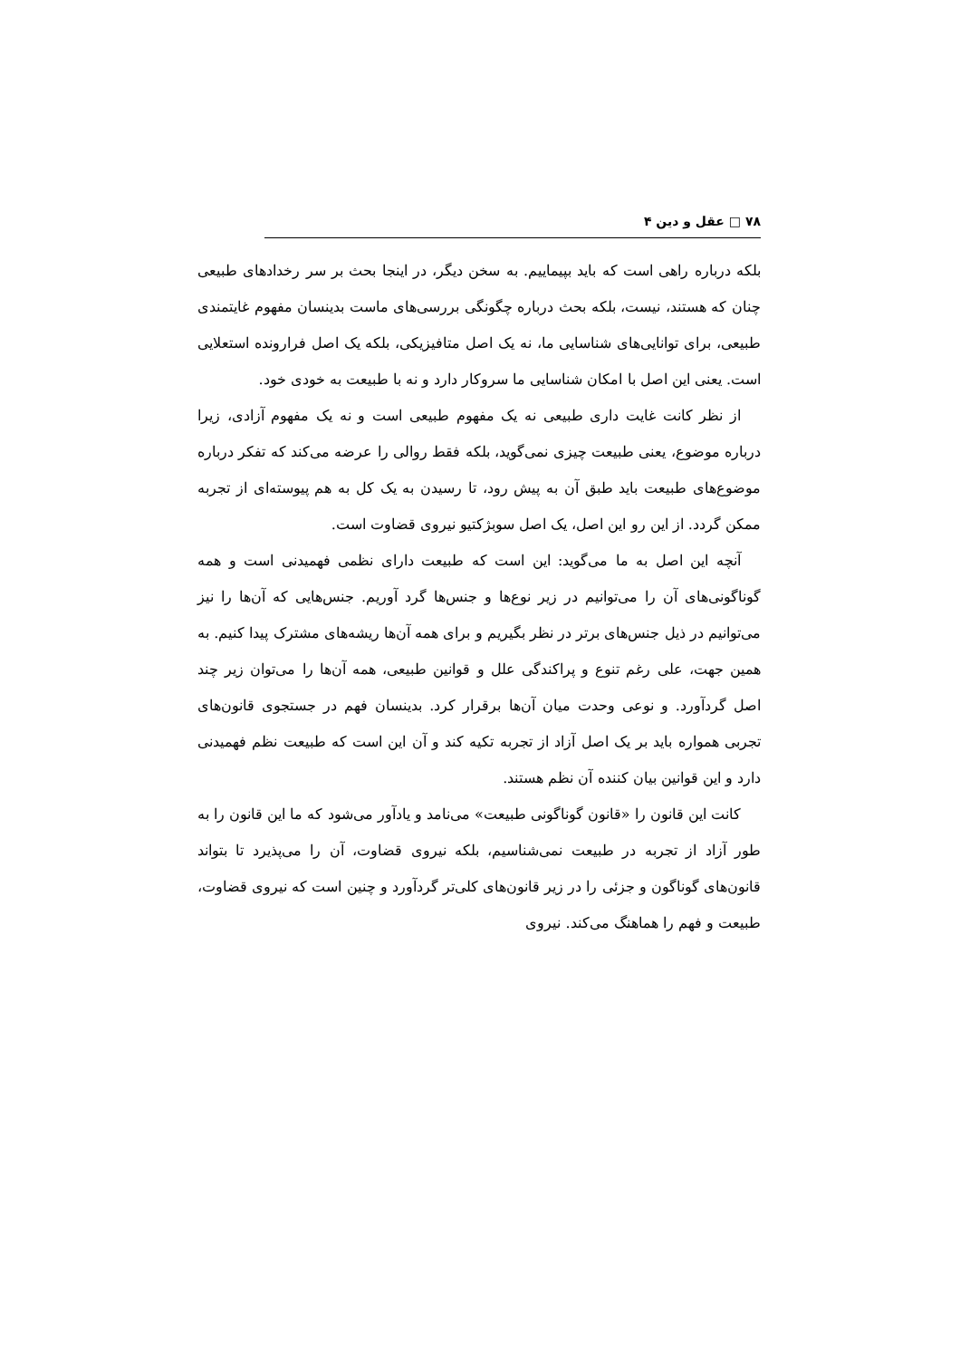۷۸ □ عقل و دین ۴
بلکه درباره راهی است که باید بپیماییم. به سخن دیگر، در اینجا بحث بر سر رخدادهای طبیعی چنان که هستند، نیست، بلکه بحث درباره چگونگی بررسی‌های ماست بدینسان مفهوم غایتمندی طبیعی، برای توانایی‌های شناسایی ما، نه یک اصل متافیزیکی، بلکه یک اصل فرارونده استعلایی است. یعنی این اصل با امکان شناسایی ما سروکار دارد و نه با طبیعت به خودی خود.
از نظر کانت غایت داری طبیعی نه یک مفهوم طبیعی است و نه یک مفهوم آزادی، زیرا درباره موضوع، یعنی طبیعت چیزی نمی‌گوید، بلکه فقط روالی را عرضه می‌کند که تفکر درباره موضوع‌های طبیعت باید طبق آن به پیش رود، تا رسیدن به یک کل به هم پیوسته‌ای از تجربه ممکن گردد. از این رو این اصل، یک اصل سوبژکتیو نیروی قضاوت است.
آنچه این اصل به ما می‌گوید: این است که طبیعت دارای نظمی فهمیدنی است و همه گوناگونی‌های آن را می‌توانیم در زیر نوع‌ها و جنس‌ها گرد آوریم. جنس‌هایی که آن‌ها را نیز می‌توانیم در ذیل جنس‌های برتر در نظر بگیریم و برای همه آن‌ها ریشه‌های مشترک پیدا کنیم. به همین جهت، علی رغم تنوع و پراکندگی علل و قوانین طبیعی، همه آن‌ها را می‌توان زیر چند اصل گردآورد. و نوعی وحدت میان آن‌ها برقرار کرد. بدینسان فهم در جستجوی قانون‌های تجربی همواره باید بر یک اصل آزاد از تجربه تکیه کند و آن این است که طبیعت نظم فهمیدنی دارد و این قوانین بیان کننده آن نظم هستند.
کانت این قانون را «قانون گوناگونی طبیعت» می‌نامد و یادآور می‌شود که ما این قانون را به طور آزاد از تجربه در طبیعت نمی‌شناسیم، بلکه نیروی قضاوت، آن را می‌پذیرد تا بتواند قانون‌های گوناگون و جزئی را در زیر قانون‌های کلی‌تر گردآورد و چنین است که نیروی قضاوت، طبیعت و فهم را هماهنگ می‌کند. نیروی